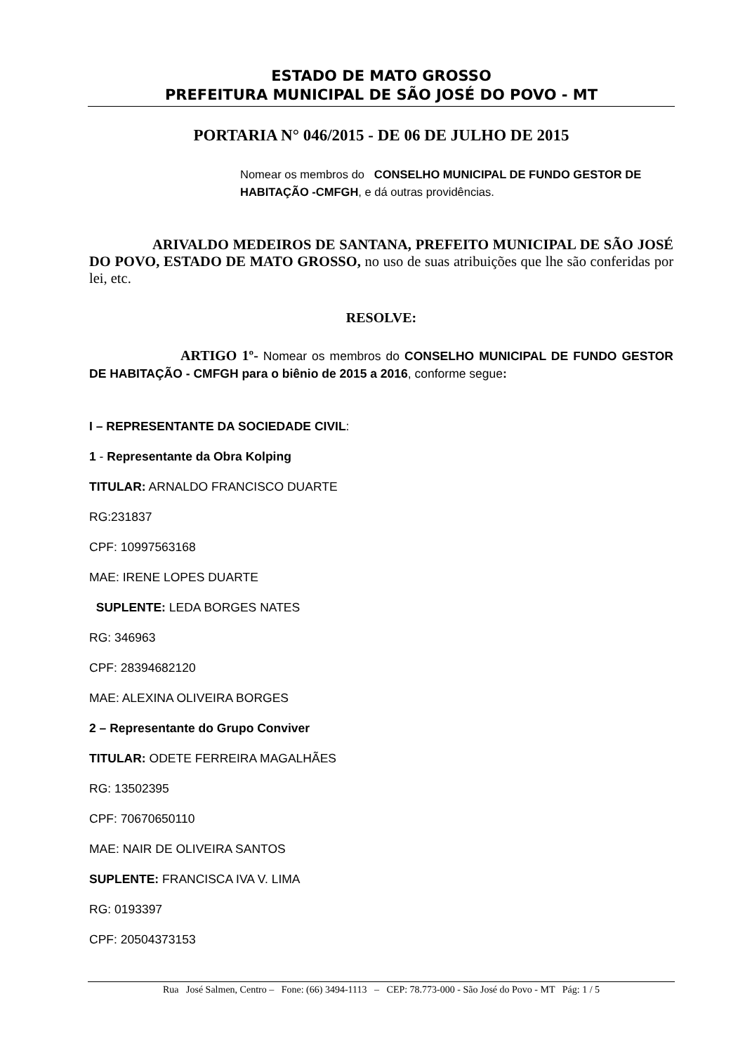ESTADO DE MATO GROSSO
PREFEITURA MUNICIPAL DE SÃO JOSÉ DO POVO - MT
PORTARIA N° 046/2015 - DE 06 DE JULHO DE 2015
Nomear os membros do CONSELHO MUNICIPAL DE FUNDO GESTOR DE HABITAÇÃO -CMFGH, e dá outras providências.
ARIVALDO MEDEIROS DE SANTANA, PREFEITO MUNICIPAL DE SÃO JOSÉ DO POVO, ESTADO DE MATO GROSSO, no uso de suas atribuições que lhe são conferidas por lei, etc.
RESOLVE:
ARTIGO 1º- Nomear os membros do CONSELHO MUNICIPAL DE FUNDO GESTOR DE HABITAÇÃO - CMFGH para o biênio de 2015 a 2016, conforme segue:
I – REPRESENTANTE DA SOCIEDADE CIVIL:
1 - Representante da Obra Kolping
TITULAR: ARNALDO FRANCISCO DUARTE
RG:231837
CPF: 10997563168
MAE: IRENE LOPES DUARTE
SUPLENTE: LEDA BORGES NATES
RG: 346963
CPF: 28394682120
MAE: ALEXINA OLIVEIRA BORGES
2 – Representante do Grupo Conviver
TITULAR: ODETE FERREIRA MAGALHÃES
RG: 13502395
CPF: 70670650110
MAE: NAIR DE OLIVEIRA SANTOS
SUPLENTE: FRANCISCA IVA V. LIMA
RG: 0193397
CPF: 20504373153
Rua José Salmen, Centro – Fone: (66) 3494-1113 – CEP: 78.773-000 - São José do Povo - MT Pág: 1 / 5